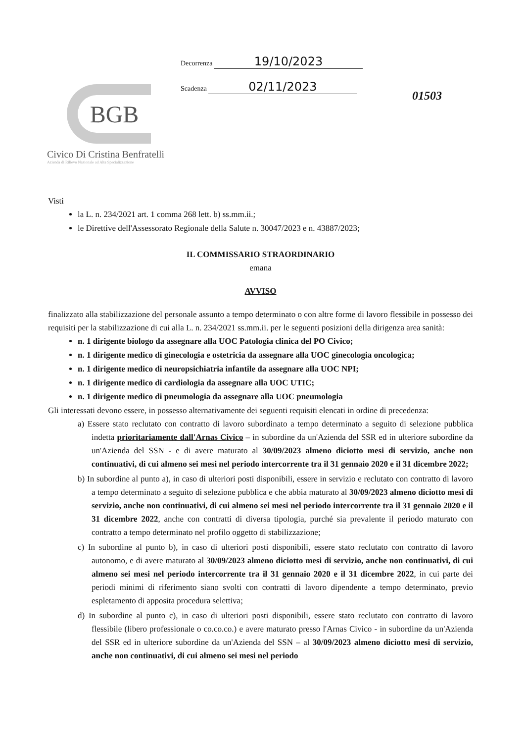BGB
Civico Di Cristina Benfratelli
Azienda di Rilievo Nazionale ad Alta Specializzazione
Decorrenza 19/10/2023
Scadenza 02/11/2023
01503
Visti
la L. n. 234/2021 art. 1 comma 268 lett. b) ss.mm.ii.;
le Direttive dell'Assessorato Regionale della Salute n. 30047/2023 e n. 43887/2023;
IL COMMISSARIO STRAORDINARIO
emana
AVVISO
finalizzato alla stabilizzazione del personale assunto a tempo determinato o con altre forme di lavoro flessibile in possesso dei requisiti per la stabilizzazione di cui alla L. n. 234/2021 ss.mm.ii. per le seguenti posizioni della dirigenza area sanità:
n. 1 dirigente biologo da assegnare alla UOC Patologia clinica del PO Civico;
n. 1 dirigente medico di ginecologia e ostetricia da assegnare alla UOC ginecologia oncologica;
n. 1 dirigente medico di neuropsichiatria infantile da assegnare alla UOC NPI;
n. 1 dirigente medico di cardiologia da assegnare alla UOC UTIC;
n. 1 dirigente medico di pneumologia da assegnare alla UOC pneumologia
Gli interessati devono essere, in possesso alternativamente dei seguenti requisiti elencati in ordine di precedenza:
a) Essere stato reclutato con contratto di lavoro subordinato a tempo determinato a seguito di selezione pubblica indetta prioritariamente dall'Arnas Civico – in subordine da un'Azienda del SSR ed in ulteriore subordine da un'Azienda del SSN - e di avere maturato al 30/09/2023 almeno diciotto mesi di servizio, anche non continuativi, di cui almeno sei mesi nel periodo intercorrente tra il 31 gennaio 2020 e il 31 dicembre 2022;
b) In subordine al punto a), in caso di ulteriori posti disponibili, essere in servizio e reclutato con contratto di lavoro a tempo determinato a seguito di selezione pubblica e che abbia maturato al 30/09/2023 almeno diciotto mesi di servizio, anche non continuativi, di cui almeno sei mesi nel periodo intercorrente tra il 31 gennaio 2020 e il 31 dicembre 2022, anche con contratti di diversa tipologia, purché sia prevalente il periodo maturato con contratto a tempo determinato nel profilo oggetto di stabilizzazione;
c) In subordine al punto b), in caso di ulteriori posti disponibili, essere stato reclutato con contratto di lavoro autonomo, e di avere maturato al 30/09/2023 almeno diciotto mesi di servizio, anche non continuativi, di cui almeno sei mesi nel periodo intercorrente tra il 31 gennaio 2020 e il 31 dicembre 2022, in cui parte dei periodi minimi di riferimento siano svolti con contratti di lavoro dipendente a tempo determinato, previo espletamento di apposita procedura selettiva;
d) In subordine al punto c), in caso di ulteriori posti disponibili, essere stato reclutato con contratto di lavoro flessibile (libero professionale o co.co.co.) e avere maturato presso l'Arnas Civico - in subordine da un'Azienda del SSR ed in ulteriore subordine da un'Azienda del SSN – al 30/09/2023 almeno diciotto mesi di servizio, anche non continuativi, di cui almeno sei mesi nel periodo